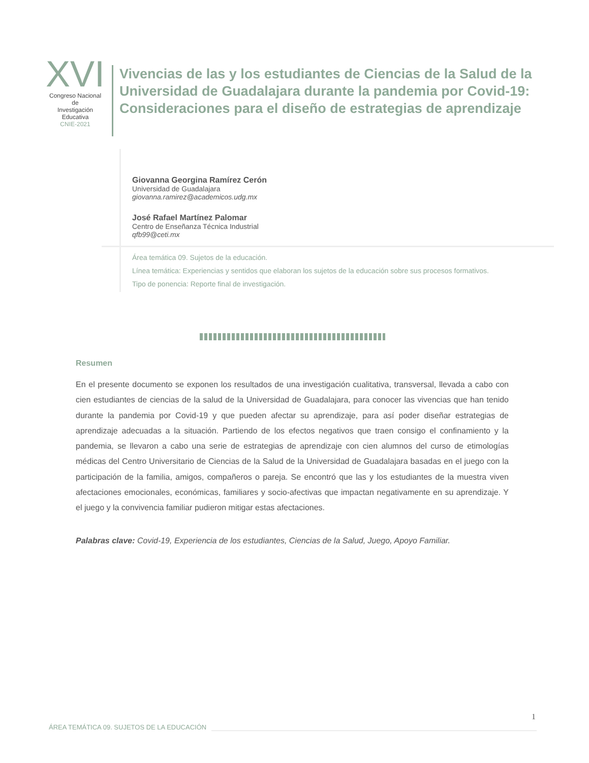XVI
Congreso Nacional de
Investigación Educativa
CNIE-2021
Vivencias de las y los estudiantes de Ciencias de la Salud de la Universidad de Guadalajara durante la pandemia por Covid-19: Consideraciones para el diseño de estrategias de aprendizaje
Giovanna Georgina Ramírez Cerón
Universidad de Guadalajara
giovanna.ramirez@academicos.udg.mx
José Rafael Martínez Palomar
Centro de Enseñanza Técnica Industrial
qfb99@ceti.mx
Área temática 09. Sujetos de la educación.
Línea temática: Experiencias y sentidos que elaboran los sujetos de la educación sobre sus procesos formativos.
Tipo de ponencia: Reporte final de investigación.
Resumen
En el presente documento se exponen los resultados de una investigación cualitativa, transversal, llevada a cabo con cien estudiantes de ciencias de la salud de la Universidad de Guadalajara, para conocer las vivencias que han tenido durante la pandemia por Covid-19 y que pueden afectar su aprendizaje, para así poder diseñar estrategias de aprendizaje adecuadas a la situación. Partiendo de los efectos negativos que traen consigo el confinamiento y la pandemia, se llevaron a cabo una serie de estrategias de aprendizaje con cien alumnos del curso de etimologías médicas del Centro Universitario de Ciencias de la Salud de la Universidad de Guadalajara basadas en el juego con la participación de la familia, amigos, compañeros o pareja. Se encontró que las y los estudiantes de la muestra viven afectaciones emocionales, económicas, familiares y socio-afectivas que impactan negativamente en su aprendizaje. Y el juego y la convivencia familiar pudieron mitigar estas afectaciones.
Palabras clave: Covid-19, Experiencia de los estudiantes, Ciencias de la Salud, Juego, Apoyo Familiar.
1
ÁREA TEMÁTICA 09. SUJETOS DE LA EDUCACIÓN